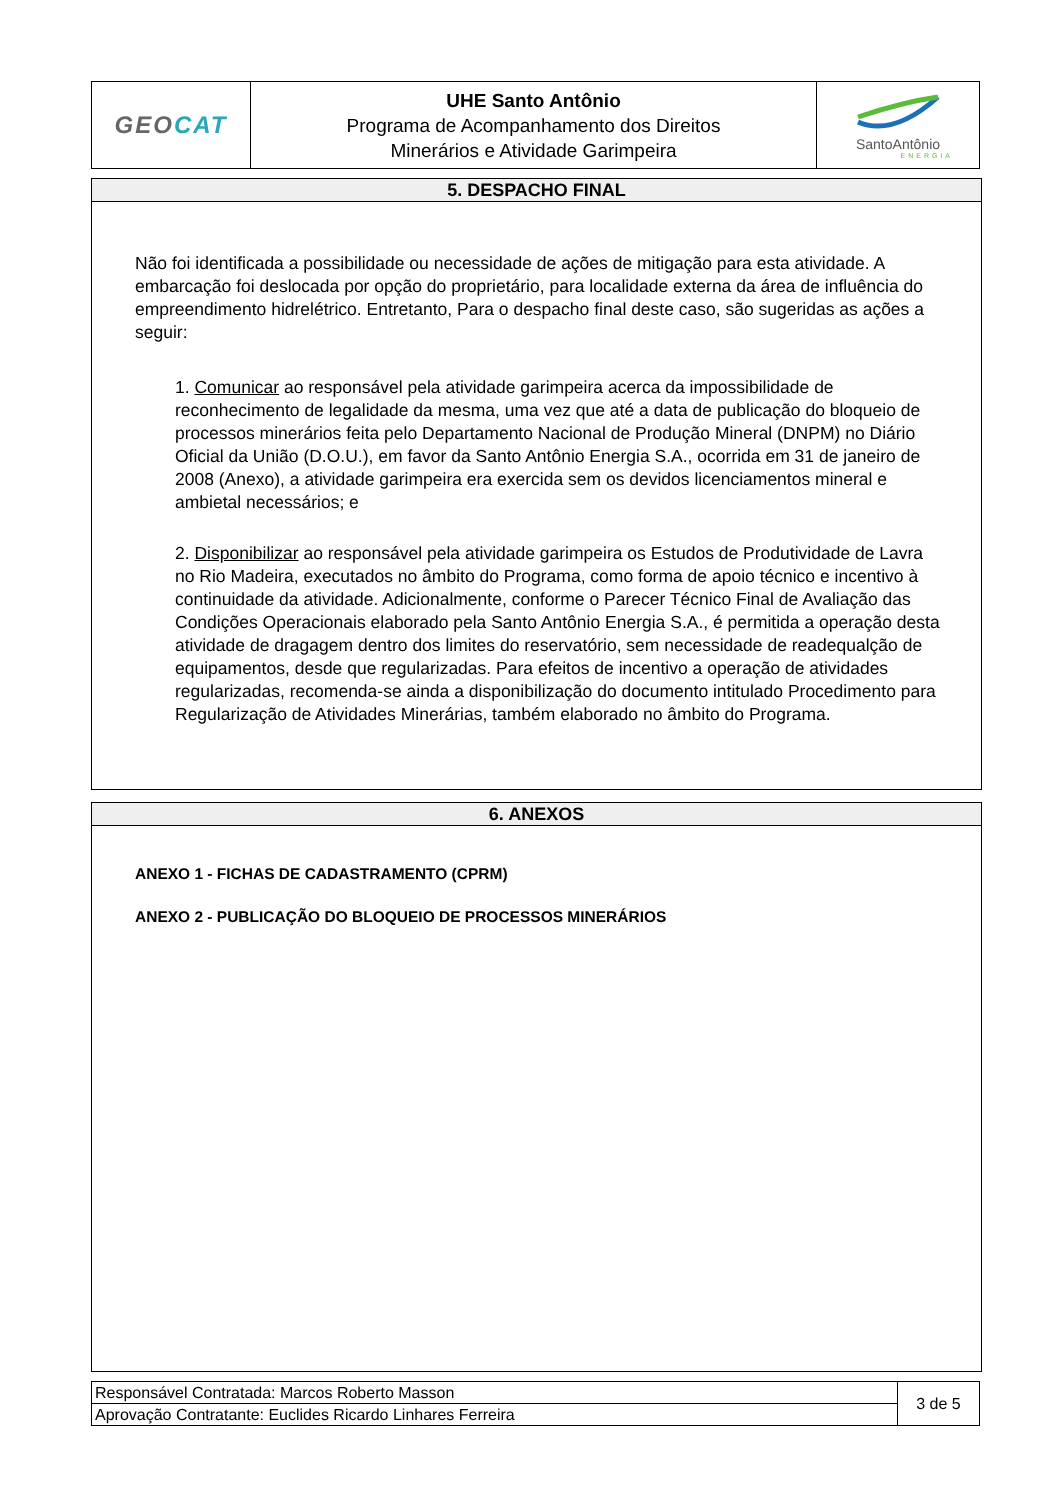| GEO CAT | UHE Santo Antônio Programa de Acompanhamento dos Direitos Minerários e Atividade Garimpeira | SantoAntônio ENERGIA |
5. DESPACHO FINAL
Não foi identificada a possibilidade ou necessidade de ações de mitigação para esta atividade. A embarcação foi deslocada por opção do proprietário, para localidade externa da área de influência do empreendimento hidrelétrico. Entretanto, Para o despacho final deste caso, são sugeridas as ações a seguir:
1. Comunicar ao responsável pela atividade garimpeira acerca da impossibilidade de reconhecimento de legalidade da mesma, uma vez que até a data de publicação do bloqueio de processos minerários feita pelo Departamento Nacional de Produção Mineral (DNPM) no Diário Oficial da União (D.O.U.), em favor da Santo Antônio Energia S.A., ocorrida em 31 de janeiro de 2008 (Anexo), a atividade garimpeira era exercida sem os devidos licenciamentos mineral e ambietal necessários; e
2. Disponibilizar ao responsável pela atividade garimpeira os Estudos de Produtividade de Lavra no Rio Madeira, executados no âmbito do Programa, como forma de apoio técnico e incentivo à continuidade da atividade. Adicionalmente, conforme o Parecer Técnico Final de Avaliação das Condições Operacionais elaborado pela Santo Antônio Energia S.A., é permitida a operação desta atividade de dragagem dentro dos limites do reservatório, sem necessidade de readequalção de equipamentos, desde que regularizadas. Para efeitos de incentivo a operação de atividades regularizadas, recomenda-se ainda a disponibilização do documento intitulado Procedimento para Regularização de Atividades Minerárias, também elaborado no âmbito do Programa.
6. ANEXOS
ANEXO 1 - FICHAS DE CADASTRAMENTO (CPRM)
ANEXO 2 - PUBLICAÇÃO DO BLOQUEIO DE PROCESSOS MINERÁRIOS
| Responsável Contratada: Marcos Roberto Masson | 3 de 5 |
| Aprovação Contratante: Euclides Ricardo Linhares Ferreira | |